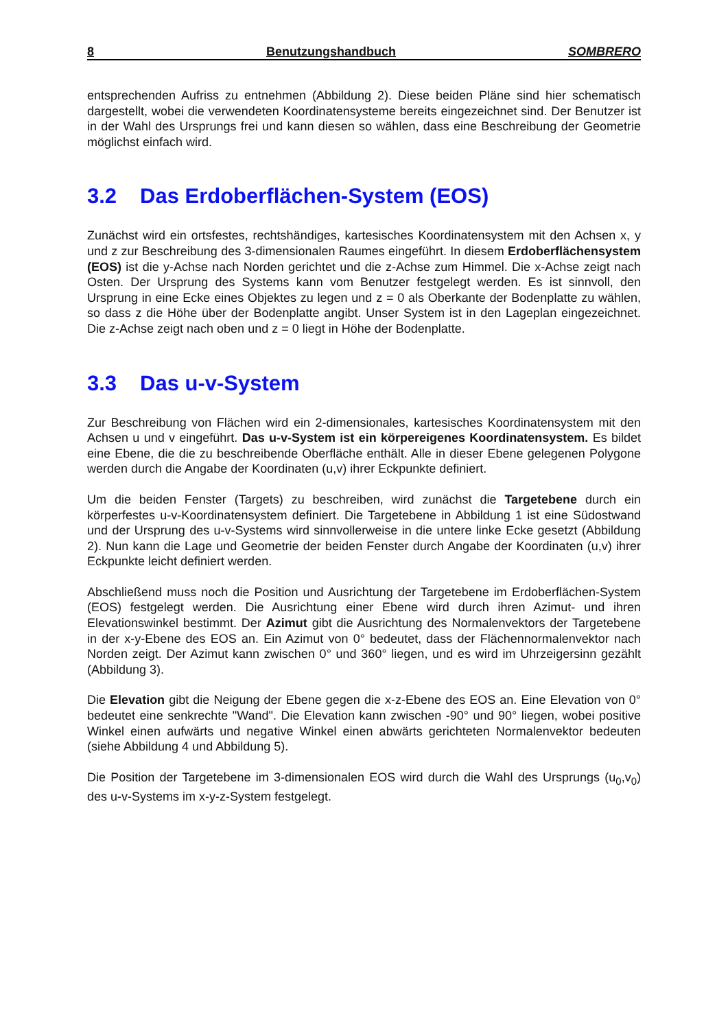8 Benutzungshandbuch SOMBRERO
entsprechenden Aufriss zu entnehmen (Abbildung 2). Diese beiden Pläne sind hier schematisch dargestellt, wobei die verwendeten Koordinatensysteme bereits eingezeichnet sind. Der Benutzer ist in der Wahl des Ursprungs frei und kann diesen so wählen, dass eine Beschreibung der Geometrie möglichst einfach wird.
3.2 Das Erdoberflächen-System (EOS)
Zunächst wird ein ortsfestes, rechtshändiges, kartesisches Koordinatensystem mit den Achsen x, y und z zur Beschreibung des 3-dimensionalen Raumes eingeführt. In diesem Erdoberflächensystem (EOS) ist die y-Achse nach Norden gerichtet und die z-Achse zum Himmel. Die x-Achse zeigt nach Osten. Der Ursprung des Systems kann vom Benutzer festgelegt werden. Es ist sinnvoll, den Ursprung in eine Ecke eines Objektes zu legen und z = 0 als Oberkante der Bodenplatte zu wählen, so dass z die Höhe über der Bodenplatte angibt. Unser System ist in den Lageplan eingezeichnet. Die z-Achse zeigt nach oben und z = 0 liegt in Höhe der Bodenplatte.
3.3 Das u-v-System
Zur Beschreibung von Flächen wird ein 2-dimensionales, kartesisches Koordinatensystem mit den Achsen u und v eingeführt. Das u-v-System ist ein körpereigenes Koordinatensystem. Es bildet eine Ebene, die die zu beschreibende Oberfläche enthält. Alle in dieser Ebene gelegenen Polygone werden durch die Angabe der Koordinaten (u,v) ihrer Eckpunkte definiert.
Um die beiden Fenster (Targets) zu beschreiben, wird zunächst die Targetebene durch ein körperfestes u-v-Koordinatensystem definiert. Die Targetebene in Abbildung 1 ist eine Südostwand und der Ursprung des u-v-Systems wird sinnvollerweise in die untere linke Ecke gesetzt (Abbildung 2). Nun kann die Lage und Geometrie der beiden Fenster durch Angabe der Koordinaten (u,v) ihrer Eckpunkte leicht definiert werden.
Abschließend muss noch die Position und Ausrichtung der Targetebene im Erdoberflächen-System (EOS) festgelegt werden. Die Ausrichtung einer Ebene wird durch ihren Azimut- und ihren Elevationswinkel bestimmt. Der Azimut gibt die Ausrichtung des Normalenvektors der Targetebene in der x-y-Ebene des EOS an. Ein Azimut von 0° bedeutet, dass der Flächennormalenvektor nach Norden zeigt. Der Azimut kann zwischen 0° und 360° liegen, und es wird im Uhrzeigersinn gezählt (Abbildung 3).
Die Elevation gibt die Neigung der Ebene gegen die x-z-Ebene des EOS an. Eine Elevation von 0° bedeutet eine senkrechte "Wand". Die Elevation kann zwischen -90° und 90° liegen, wobei positive Winkel einen aufwärts und negative Winkel einen abwärts gerichteten Normalenvektor bedeuten (siehe Abbildung 4 und Abbildung 5).
Die Position der Targetebene im 3-dimensionalen EOS wird durch die Wahl des Ursprungs (u<sub>0</sub>,v<sub>0</sub>) des u-v-Systems im x-y-z-System festgelegt.